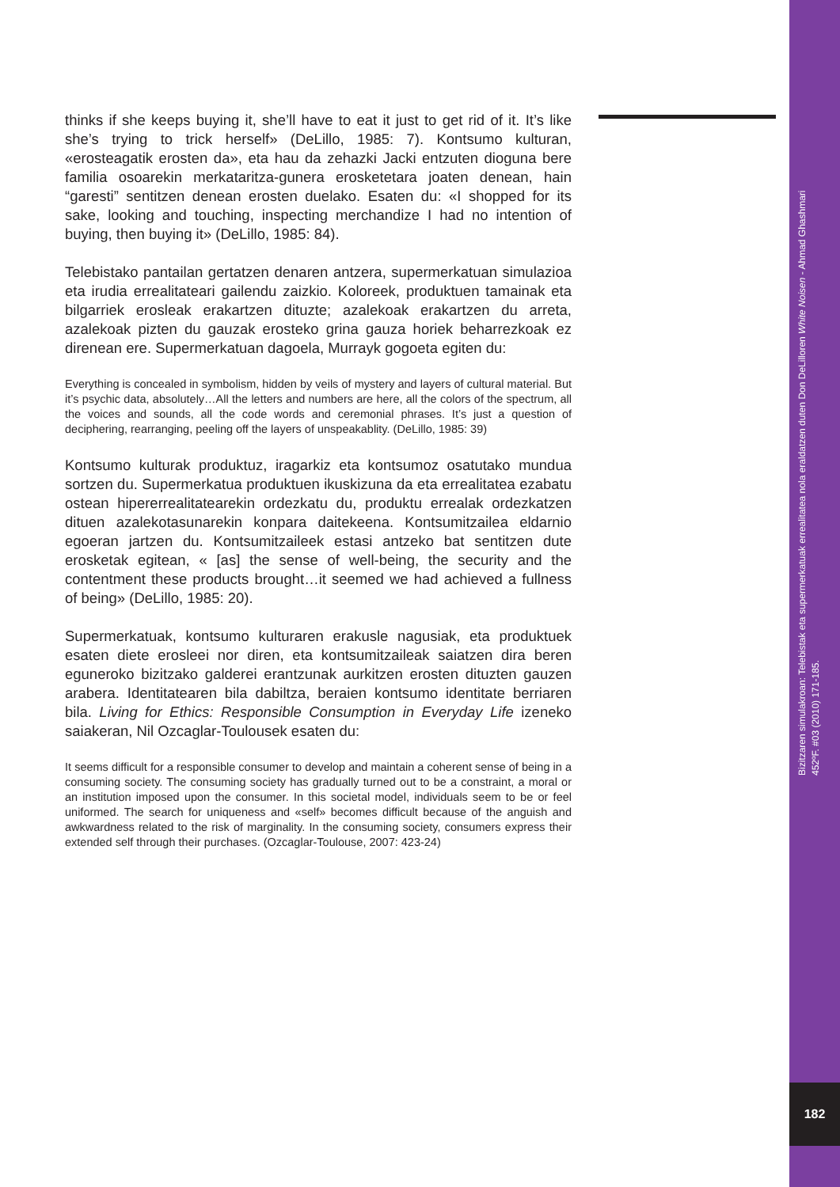thinks if she keeps buying it, she’ll have to eat it just to get rid of it. It’s like she’s trying to trick herself» (DeLillo, 1985: 7). Kontsumo kulturan, «erosteagatik erosten da», eta hau da zehazki Jacki entzuten dioguna bere familia osoarekin merkataritza-gunera erosketetara joaten denean, hain “garesti” sentitzen denean erosten duelako. Esaten du: «I shopped for its sake, looking and touching, inspecting merchandize I had no intention of buying, then buying it» (DeLillo, 1985: 84).
Telebistako pantailan gertatzen denaren antzera, supermerkatuan simulazioa eta irudia errealitateari gailendu zaizkio. Koloreek, produktuen tamainak eta bilgarriek erosleak erakartzen dituzte; azalekoak erakartzen du arreta, azalekoak pizten du gauzak erosteko grina gauza horiek beharrezkoak ez direnean ere. Supermerkatuan dagoela, Murrayk gogoeta egiten du:
Everything is concealed in symbolism, hidden by veils of mystery and layers of cultural material. But it’s psychic data, absolutely…All the letters and numbers are here, all the colors of the spectrum, all the voices and sounds, all the code words and ceremonial phrases. It’s just a question of deciphering, rearranging, peeling off the layers of unspeakablity. (DeLillo, 1985: 39)
Kontsumo kulturak produktuz, iragarkiz eta kontsumoz osatutako mundua sortzen du. Supermerkatua produktuen ikuskizuna da eta errealitatea ezabatu ostean hipererrealitatearekin ordezkatu du, produktu errealak ordezkatzen dituen azalekotasunarekin konpara daitekeena. Kontsumitzailea eldarnio egoeran jartzen du. Kontsumitzaileek estasi antzeko bat sentitzen dute erosketak egitean, « [as] the sense of well-being, the security and the contentment these products brought…it seemed we had achieved a fullness of being» (DeLillo, 1985: 20).
Supermerkatuak, kontsumo kulturaren erakusle nagusiak, eta produktuek esaten diete erosleei nor diren, eta kontsumitzaileak saiatzen dira beren eguneroko bizitzako galderei erantzunak aurkitzen erosten dituzten gauzen arabera. Identitatearen bila dabiltza, beraien kontsumo identitate berriaren bila. Living for Ethics: Responsible Consumption in Everyday Life izeneko saiakeran, Nil Ozcaglar-Toulousek esaten du:
It seems difficult for a responsible consumer to develop and maintain a coherent sense of being in a consuming society. The consuming society has gradually turned out to be a constraint, a moral or an institution imposed upon the consumer. In this societal model, individuals seem to be or feel uniformed. The search for uniqueness and «self» becomes difficult because of the anguish and awkwardness related to the risk of marginality. In the consuming society, consumers express their extended self through their purchases. (Ozcaglar-Toulouse, 2007: 423-24)
Bizitzaren simulakroan: Telebistak eta supermerkatuak errealitatea nola eraldatzen duten Don DeLilloren White Noisen - Ahmad Ghashmari
452ºF. #03 (2010) 171-185.
182